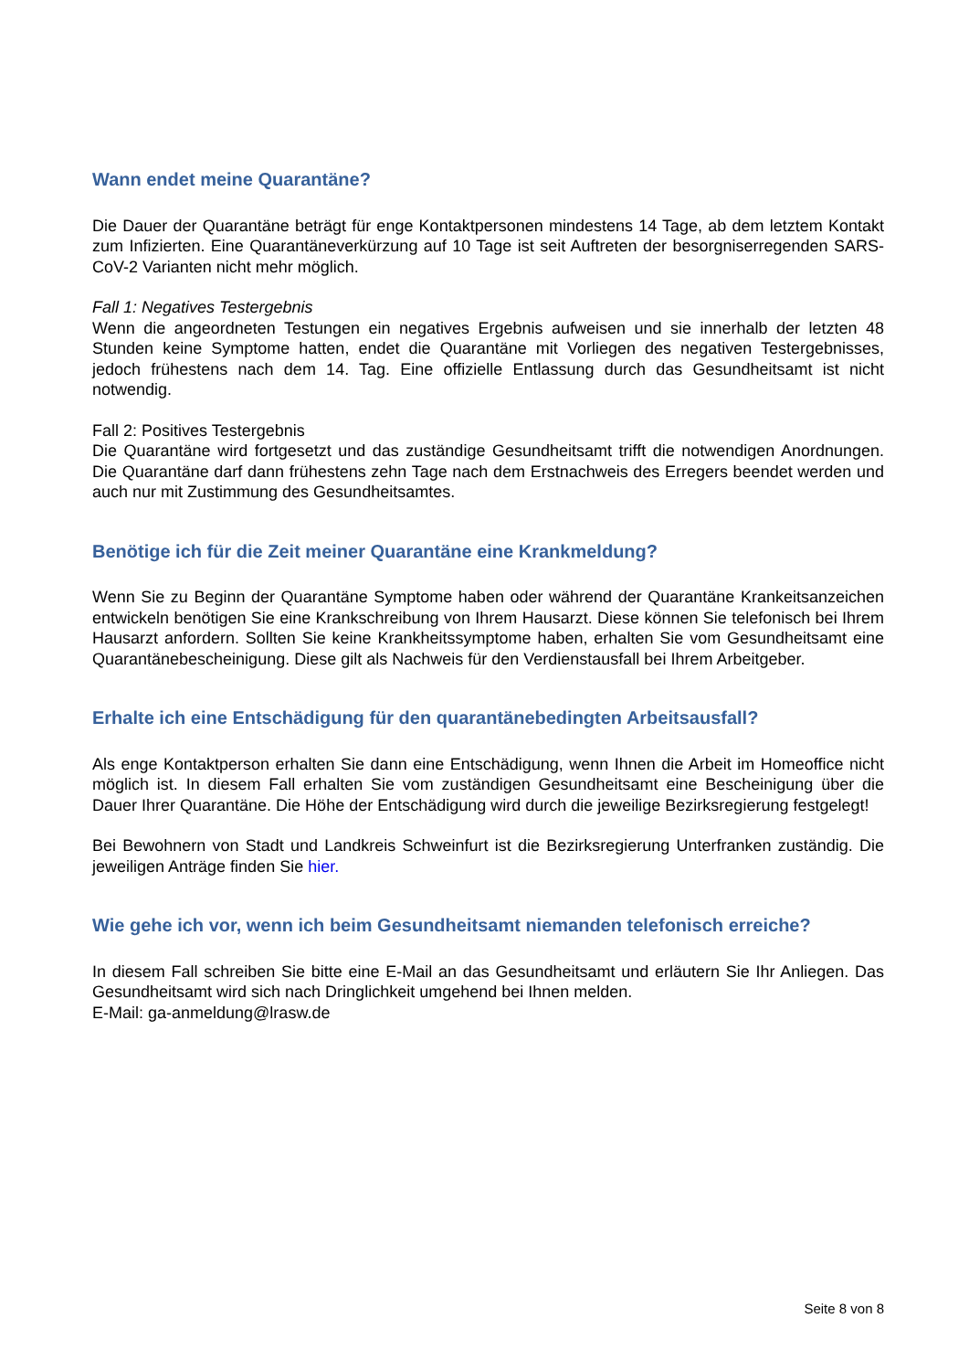Wann endet meine Quarantäne?
Die Dauer der Quarantäne beträgt für enge Kontaktpersonen mindestens 14 Tage, ab dem letztem Kontakt zum Infizierten. Eine Quarantäneverkürzung auf 10 Tage ist seit Auftreten der besorgniser­regenden SARS-CoV-2 Varianten nicht mehr möglich.
Fall 1: Negatives Testergebnis
Wenn die angeordneten Testungen ein negatives Ergebnis aufweisen und sie innerhalb der letzten 48 Stunden keine Symptome hatten, endet die Quarantäne mit Vorliegen des negativen Testergeb­nisses, jedoch frühestens nach dem 14. Tag. Eine offizielle Entlassung durch das Gesundheitsamt ist nicht notwendig.
Fall 2: Positives Testergebnis
Die Quarantäne wird fortgesetzt und das zuständige Gesundheitsamt trifft die notwendigen Anord­nungen. Die Quarantäne darf dann frühestens zehn Tage nach dem Erstnachweis des Erregers be­endet werden und auch nur mit Zustimmung des Gesundheitsamtes.
Benötige ich für die Zeit meiner Quarantäne eine Krankmeldung?
Wenn Sie zu Beginn der Quarantäne Symptome haben oder während der Quarantäne Krankeitsan­zeichen entwickeln benötigen Sie eine Krankschreibung von Ihrem Hausarzt. Diese können Sie tele­fonisch bei Ihrem Hausarzt anfordern. Sollten Sie keine Krankheitssymptome haben, erhalten Sie vom Gesundheitsamt eine Quarantänebescheinigung. Diese gilt als Nachweis für den Verdienstaus­fall bei Ihrem Arbeitgeber.
Erhalte ich eine Entschädigung für den quarantänebedingten Arbeitsausfall?
Als enge Kontaktperson erhalten Sie dann eine Entschädigung, wenn Ihnen die Arbeit im Homeoffice nicht möglich ist. In diesem Fall erhalten Sie vom zuständigen Gesundheitsamt eine Bescheinigung über die Dauer Ihrer Quarantäne. Die Höhe der Entschädigung wird durch die jeweilige Bezirksregie­rung festgelegt!
Bei Bewohnern von Stadt und Landkreis Schweinfurt ist die Bezirksregierung Unterfranken zuständig. Die jeweiligen Anträge finden Sie hier.
Wie gehe ich vor, wenn ich beim Gesundheitsamt niemanden telefonisch erreiche?
In diesem Fall schreiben Sie bitte eine E-Mail an das Gesundheitsamt und erläutern Sie Ihr Anliegen. Das Gesundheitsamt wird sich nach Dringlichkeit umgehend bei Ihnen melden.
E-Mail: ga-anmeldung@lrasw.de
Seite 8 von 8